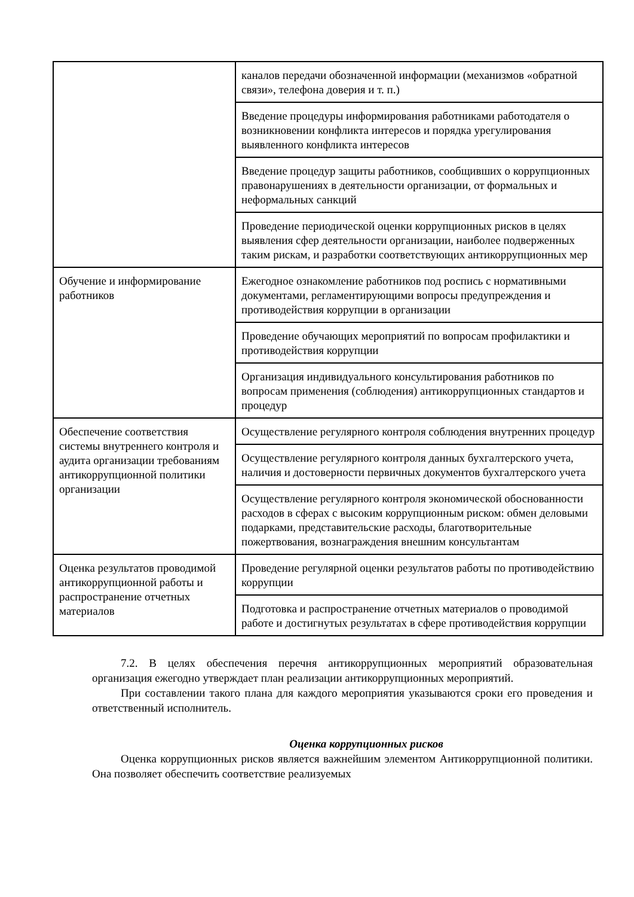| | каналов передачи обозначенной информации (механизмов «обратной связи», телефона доверия и т. п.) |
| | Введение процедуры информирования работниками работодателя о возникновении конфликта интересов и порядка урегулирования выявленного конфликта интересов |
| | Введение процедур защиты работников, сообщивших о коррупционных правонарушениях в деятельности организации, от формальных и неформальных санкций |
| | Проведение периодической оценки коррупционных рисков в целях выявления сфер деятельности организации, наиболее подверженных таким рискам, и разработки соответствующих антикоррупционных мер |
| Обучение и информирование работников | Ежегодное ознакомление работников под роспись с нормативными документами, регламентирующими вопросы предупреждения и противодействия коррупции в организации |
| | Проведение обучающих мероприятий по вопросам профилактики и противодействия коррупции |
| | Организация индивидуального консультирования работников по вопросам применения (соблюдения) антикоррупционных стандартов и процедур |
| Обеспечение соответствия системы внутреннего контроля и аудита организации требованиям антикоррупционной политики организации | Осуществление регулярного контроля соблюдения внутренних процедур |
| | Осуществление регулярного контроля данных бухгалтерского учета, наличия и достоверности первичных документов бухгалтерского учета |
| | Осуществление регулярного контроля экономической обоснованности расходов в сферах с высоким коррупционным риском: обмен деловыми подарками, представительские расходы, благотворительные пожертвования, вознаграждения внешним консультантам |
| Оценка результатов проводимой антикоррупционной работы и распространение отчетных материалов | Проведение регулярной оценки результатов работы по противодействию коррупции |
| | Подготовка и распространение отчетных материалов о проводимой работе и достигнутых результатах в сфере противодействия коррупции |
7.2. В целях обеспечения перечня антикоррупционных мероприятий образовательная организация ежегодно утверждает план реализации антикоррупционных мероприятий.
При составлении такого плана для каждого мероприятия указываются сроки его проведения и ответственный исполнитель.
Оценка коррупционных рисков
Оценка коррупционных рисков является важнейшим элементом Антикоррупционной политики. Она позволяет обеспечить соответствие реализуемых